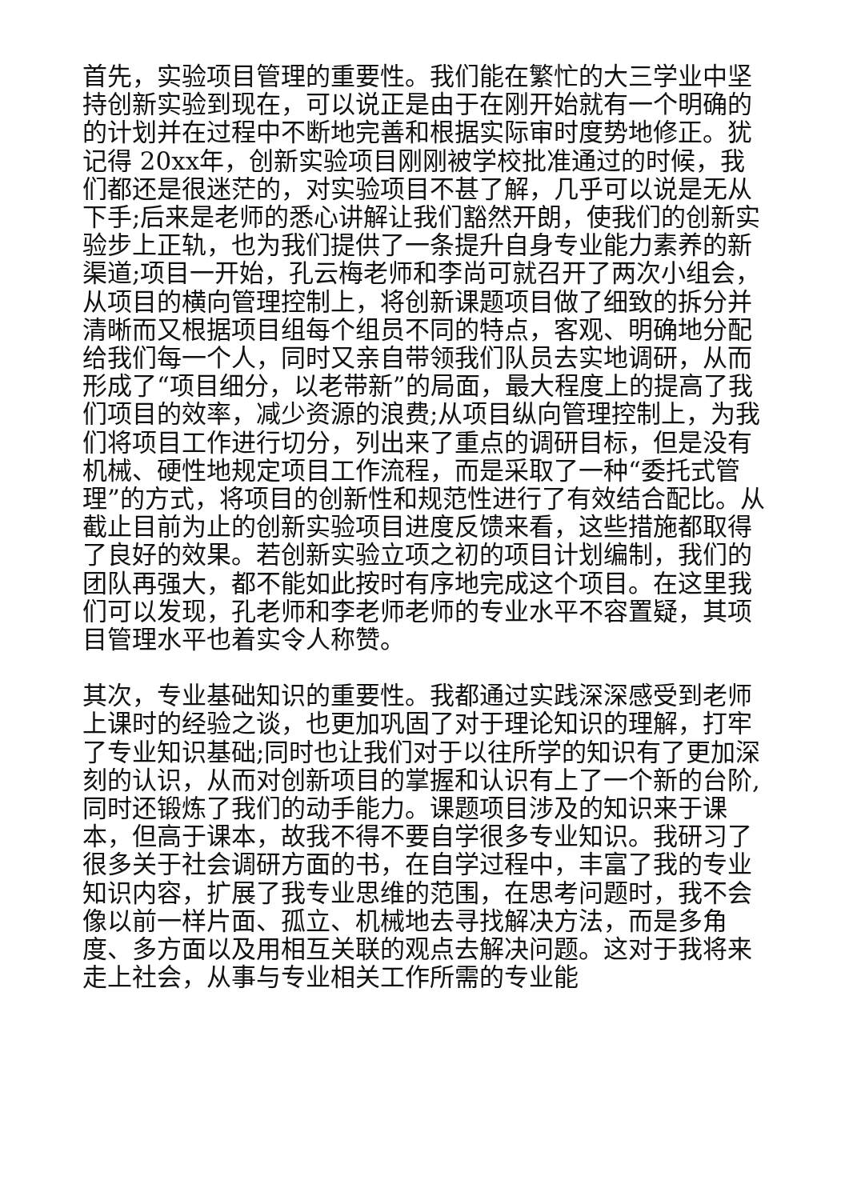首先，实验项目管理的重要性。我们能在繁忙的大三学业中坚持创新实验到现在，可以说正是由于在刚开始就有一个明确的的计划并在过程中不断地完善和根据实际审时度势地修正。犹记得 20xx年，创新实验项目刚刚被学校批准通过的时候，我们都还是很迷茫的，对实验项目不甚了解，几乎可以说是无从下手;后来是老师的悉心讲解让我们豁然开朗，使我们的创新实验步上正轨，也为我们提供了一条提升自身专业能力素养的新渠道;项目一开始，孔云梅老师和李尚可就召开了两次小组会，从项目的横向管理控制上，将创新课题项目做了细致的拆分并清晰而又根据项目组每个组员不同的特点，客观、明确地分配给我们每一个人，同时又亲自带领我们队员去实地调研，从而形成了“项目细分，以老带新”的局面，最大程度上的提高了我们项目的效率，减少资源的浪费;从项目纵向管理控制上，为我们将项目工作进行切分，列出来了重点的调研目标，但是没有机械、硬性地规定项目工作流程，而是采取了一种“委托式管理”的方式，将项目的创新性和规范性进行了有效结合配比。从截止目前为止的创新实验项目进度反馈来看，这些措施都取得了良好的效果。若创新实验立项之初的项目计划编制，我们的团队再强大，都不能如此按时有序地完成这个项目。在这里我们可以发现，孔老师和李老师老师的专业水平不容置疑，其项目管理水平也着实令人称赞。
其次，专业基础知识的重要性。我都通过实践深深感受到老师上课时的经验之谈，也更加巩固了对于理论知识的理解，打牢了专业知识基础;同时也让我们对于以往所学的知识有了更加深刻的认识，从而对创新项目的掌握和认识有上了一个新的台阶,同时还锻炼了我们的动手能力。课题项目涉及的知识来于课本，但高于课本，故我不得不要自学很多专业知识。我研习了很多关于社会调研方面的书，在自学过程中，丰富了我的专业知识内容，扩展了我专业思维的范围，在思考问题时，我不会像以前一样片面、孤立、机械地去寻找解决方法，而是多角度、多方面以及用相互关联的观点去解决问题。这对于我将来走上社会，从事与专业相关工作所需的专业能